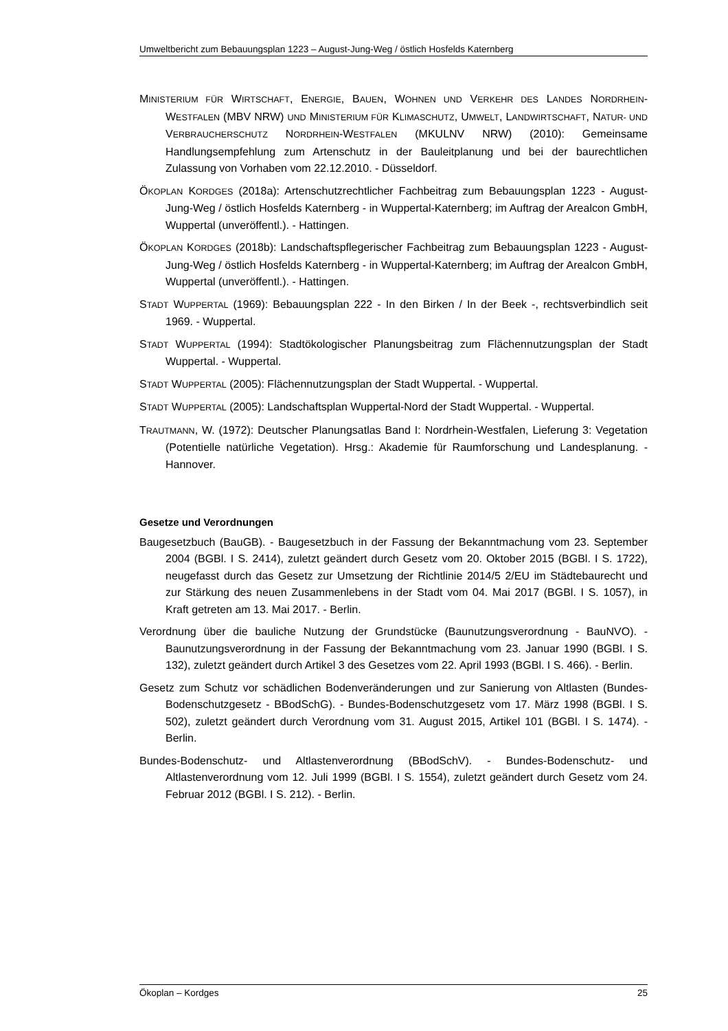Umweltbericht zum Bebauungsplan 1223 – August-Jung-Weg / östlich Hosfelds Katernberg
MINISTERIUM FÜR WIRTSCHAFT, ENERGIE, BAUEN, WOHNEN UND VERKEHR DES LANDES NORDRHEIN-WESTFALEN (MBV NRW) UND MINISTERIUM FÜR KLIMASCHUTZ, UMWELT, LANDWIRTSCHAFT, NATUR- UND VERBRAUCHERSCHUTZ NORDRHEIN-WESTFALEN (MKULNV NRW) (2010): Gemeinsame Handlungsempfehlung zum Artenschutz in der Bauleitplanung und bei der baurechtlichen Zulassung von Vorhaben vom 22.12.2010. - Düsseldorf.
ÖKOPLAN KORDGES (2018a): Artenschutzrechtlicher Fachbeitrag zum Bebauungsplan 1223 - August-Jung-Weg / östlich Hosfelds Katernberg - in Wuppertal-Katernberg; im Auftrag der Arealcon GmbH, Wuppertal (unveröffentl.). - Hattingen.
ÖKOPLAN KORDGES (2018b): Landschaftspflegerischer Fachbeitrag zum Bebauungsplan 1223 - August-Jung-Weg / östlich Hosfelds Katernberg - in Wuppertal-Katernberg; im Auftrag der Arealcon GmbH, Wuppertal (unveröffentl.). - Hattingen.
STADT WUPPERTAL (1969): Bebauungsplan 222 - In den Birken / In der Beek -, rechtsverbindlich seit 1969. - Wuppertal.
STADT WUPPERTAL (1994): Stadtökologischer Planungsbeitrag zum Flächennutzungsplan der Stadt Wuppertal. - Wuppertal.
STADT WUPPERTAL (2005): Flächennutzungsplan der Stadt Wuppertal. - Wuppertal.
STADT WUPPERTAL (2005): Landschaftsplan Wuppertal-Nord der Stadt Wuppertal. - Wuppertal.
TRAUTMANN, W. (1972): Deutscher Planungsatlas Band I: Nordrhein-Westfalen, Lieferung 3: Vegetation (Potentielle natürliche Vegetation). Hrsg.: Akademie für Raumforschung und Landesplanung. - Hannover.
Gesetze und Verordnungen
Baugesetzbuch (BauGB). - Baugesetzbuch in der Fassung der Bekanntmachung vom 23. September 2004 (BGBl. I S. 2414), zuletzt geändert durch Gesetz vom 20. Oktober 2015 (BGBl. I S. 1722), neugefasst durch das Gesetz zur Umsetzung der Richtlinie 2014/5 2/EU im Städtebaurecht und zur Stärkung des neuen Zusammenlebens in der Stadt vom 04. Mai 2017 (BGBl. I S. 1057), in Kraft getreten am 13. Mai 2017. - Berlin.
Verordnung über die bauliche Nutzung der Grundstücke (Baunutzungsverordnung - BauNVO). - Baunutzungsverordnung in der Fassung der Bekanntmachung vom 23. Januar 1990 (BGBl. I S. 132), zuletzt geändert durch Artikel 3 des Gesetzes vom 22. April 1993 (BGBl. I S. 466). - Berlin.
Gesetz zum Schutz vor schädlichen Bodenveränderungen und zur Sanierung von Altlasten (Bundes-Bodenschutzgesetz - BBodSchG). - Bundes-Bodenschutzgesetz vom 17. März 1998 (BGBl. I S. 502), zuletzt geändert durch Verordnung vom 31. August 2015, Artikel 101 (BGBl. I S. 1474). - Berlin.
Bundes-Bodenschutz- und Altlastenverordnung (BBodSchV). - Bundes-Bodenschutz- und Altlastenverordnung vom 12. Juli 1999 (BGBl. I S. 1554), zuletzt geändert durch Gesetz vom 24. Februar 2012 (BGBl. I S. 212). - Berlin.
Ökoplan – Kordges 25